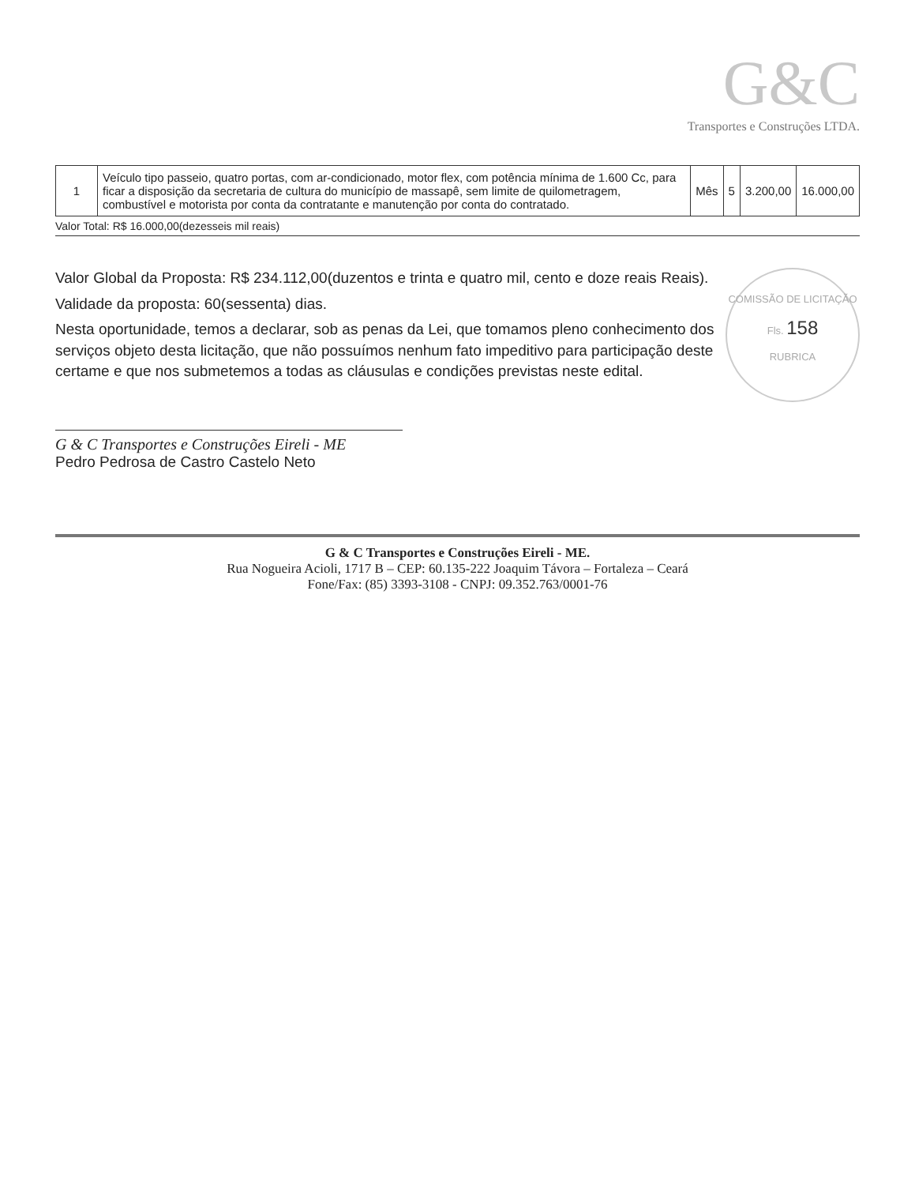G&C
Transportes e Construções LTDA.
| 1 | Veículo tipo passeio, quatro portas, com ar-condicionado, motor flex, com potência mínima de 1.600 Cc, para ficar a disposição da secretaria de cultura do município de massapê, sem limite de quilometragem, combustível e motorista por conta da contratante e manutenção por conta do contratado. | Mês | 5 | 3.200,00 | 16.000,00 |
Valor Total: R$ 16.000,00(dezesseis mil reais)
COMISSÃO DE LICITAÇÃO
Fls. 158
RUBRICA
Valor Global da Proposta: R$ 234.112,00(duzentos e trinta e quatro mil, cento e doze reais Reais).
Validade da proposta: 60(sessenta) dias.
Nesta oportunidade, temos a declarar, sob as penas da Lei, que tomamos pleno conhecimento dos serviços objeto desta licitação, que não possuímos nenhum fato impeditivo para participação deste certame e que nos submetemos a todas as cláusulas e condições previstas neste edital.
G & C Transportes e Construções Eireli - ME
Pedro Pedrosa de Castro Castelo Neto
G & C Transportes e Construções Eireli - ME.
Rua Nogueira Acioli, 1717 B – CEP: 60.135-222 Joaquim Távora – Fortaleza – Ceará
Fone/Fax: (85) 3393-3108 - CNPJ: 09.352.763/0001-76